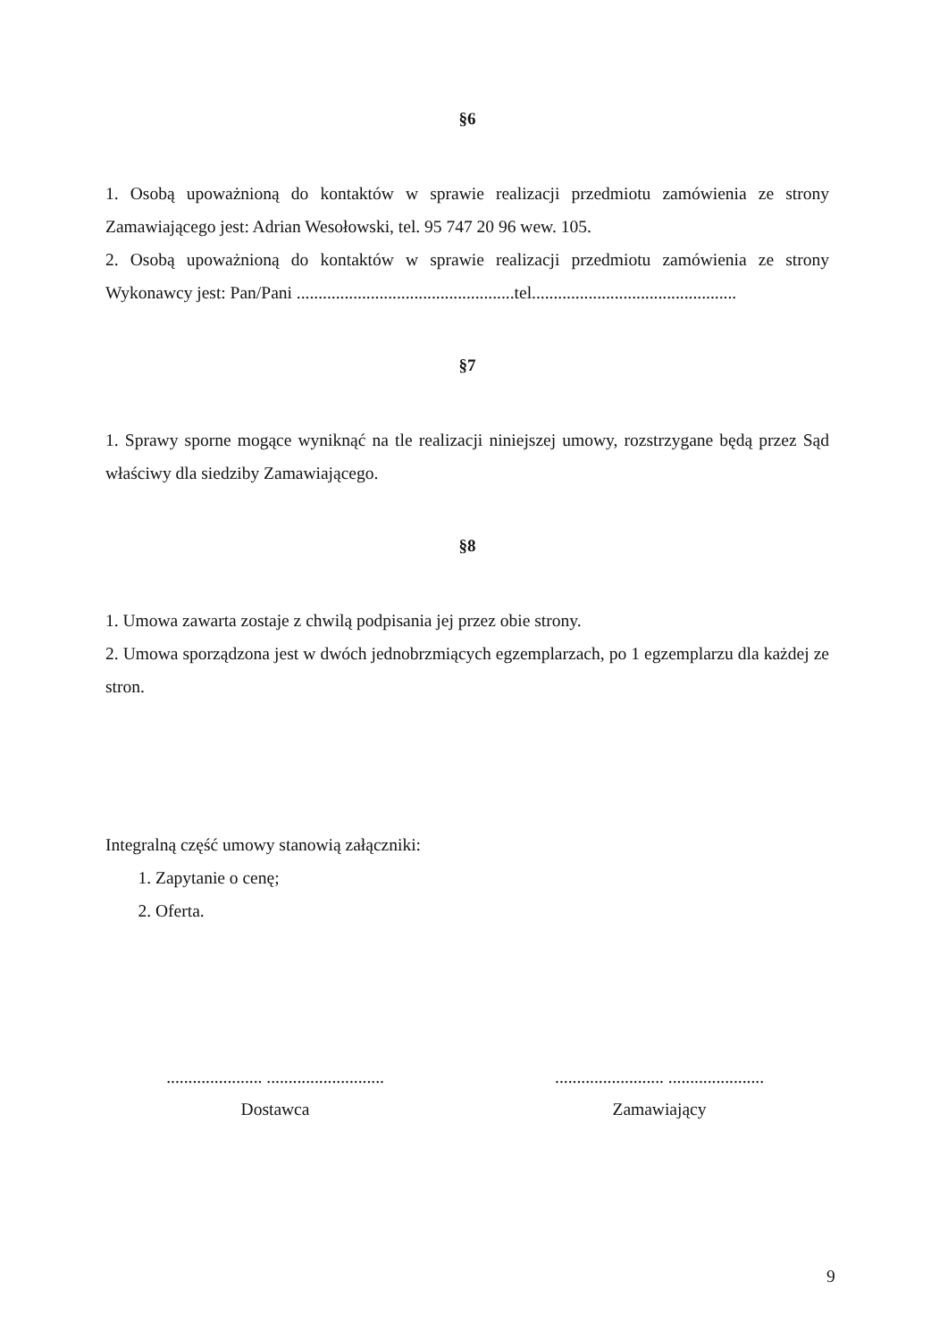§6
1. Osobą upoważnioną do kontaktów w sprawie realizacji przedmiotu zamówienia ze strony Zamawiającego jest: Adrian Wesołowski, tel. 95 747 20 96 wew. 105.
2. Osobą upoważnioną do kontaktów w sprawie realizacji przedmiotu zamówienia ze strony Wykonawcy jest: Pan/Pani ..................................................tel...............................................
§7
1. Sprawy sporne mogące wyniknąć na tle realizacji niniejszej umowy, rozstrzygane będą przez Sąd właściwy dla siedziby Zamawiającego.
§8
1. Umowa zawarta zostaje z chwilą podpisania jej przez obie strony.
2. Umowa sporządzona jest w dwóch jednobrzmiących egzemplarzach, po 1 egzemplarzu dla każdej ze stron.
Integralną część umowy stanowią załączniki:
1. Zapytanie o cenę;
2. Oferta.
...................... ...........................
Dostawca
......................... ......................
Zamawiający
9